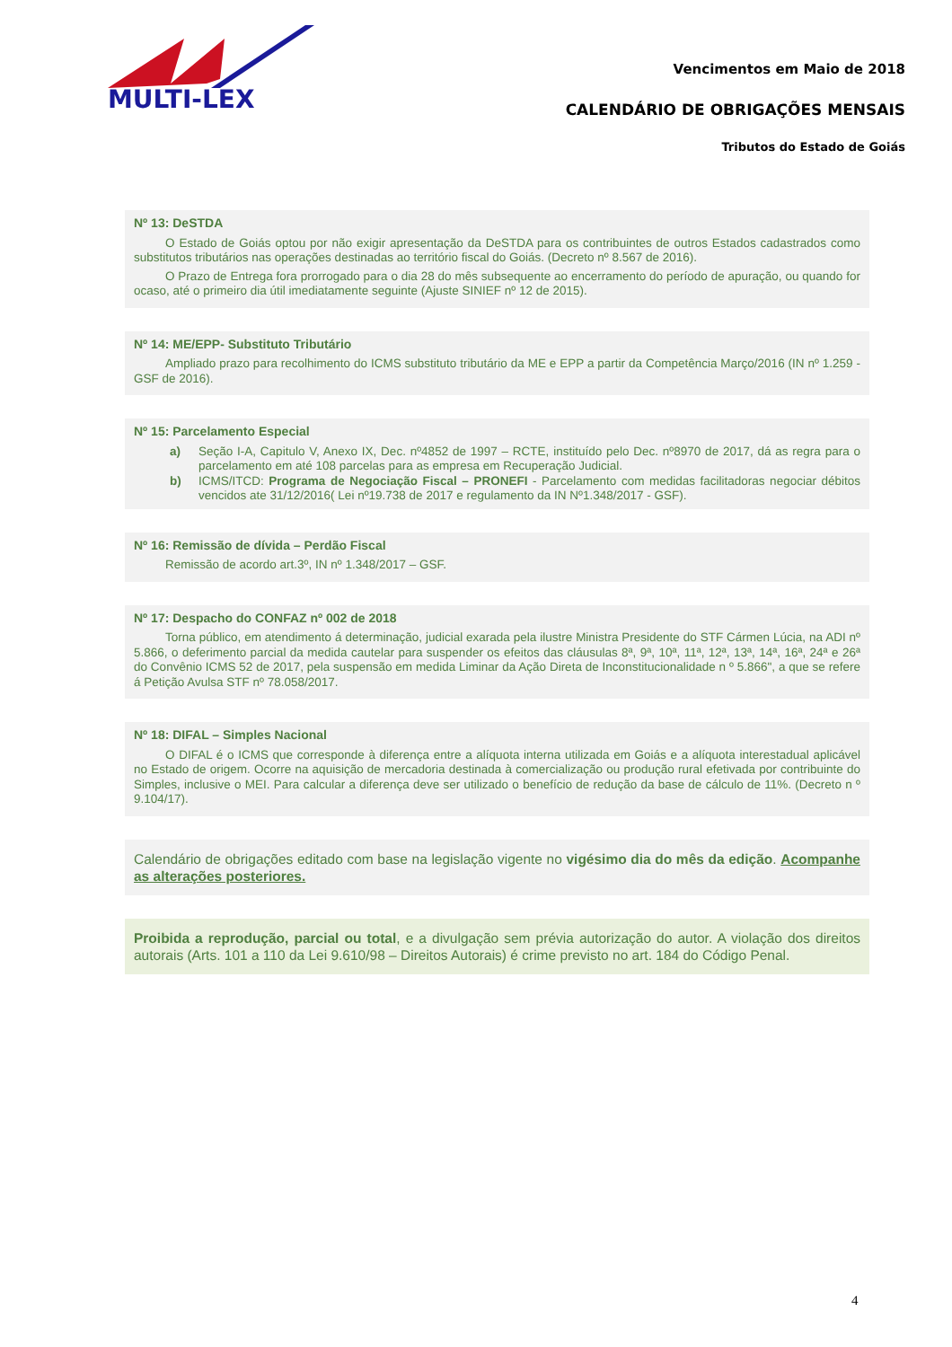MULTI-LEX
Vencimentos em Maio de 2018
CALENDÁRIO DE OBRIGAÇÕES MENSAIS
Tributos do Estado de Goiás
Nº 13: DeSTDA
O Estado de Goiás optou por não exigir apresentação da DeSTDA para os contribuintes de outros Estados cadastrados como substitutos tributários nas operações destinadas ao território fiscal do Goiás. (Decreto nº 8.567 de 2016).
O Prazo de Entrega fora prorrogado para o dia 28 do mês subsequente ao encerramento do período de apuração, ou quando for ocaso, até o primeiro dia útil imediatamente seguinte (Ajuste SINIEF nº 12 de 2015).
Nº 14: ME/EPP- Substituto Tributário
Ampliado prazo para recolhimento do ICMS substituto tributário da ME e EPP a partir da Competência Março/2016 (IN nº 1.259 - GSF de 2016).
Nº 15: Parcelamento Especial
a) Seção I-A, Capitulo V, Anexo IX, Dec. nº4852 de 1997 – RCTE, instituído pelo Dec. nº8970 de 2017, dá as regra para o parcelamento em até 108 parcelas para as empresa em Recuperação Judicial.
b) ICMS/ITCD: Programa de Negociação Fiscal – PRONEFI - Parcelamento com medidas facilitadoras negociar débitos vencidos ate 31/12/2016( Lei nº19.738 de 2017 e regulamento da IN Nº1.348/2017 - GSF).
Nº 16: Remissão de dívida – Perdão Fiscal
Remissão de acordo art.3º, IN nº 1.348/2017 – GSF.
Nº 17: Despacho do CONFAZ nº 002 de 2018
Torna público, em atendimento á determinação, judicial exarada pela ilustre Ministra Presidente do STF Cármen Lúcia, na ADI nº 5.866, o deferimento parcial da medida cautelar para suspender os efeitos das cláusulas 8ª, 9ª, 10ª, 11ª, 12ª, 13ª, 14ª, 16ª, 24ª e 26ª do Convênio ICMS 52 de 2017, pela suspensão em medida Liminar da Ação Direta de Inconstitucionalidade n º 5.866", a que se refere á Petição Avulsa STF nº 78.058/2017.
Nº 18: DIFAL – Simples Nacional
O DIFAL é o ICMS que corresponde à diferença entre a alíquota interna utilizada em Goiás e a alíquota interestadual aplicável no Estado de origem. Ocorre na aquisição de mercadoria destinada à comercialização ou produção rural efetivada por contribuinte do Simples, inclusive o MEI. Para calcular a diferença deve ser utilizado o benefício de redução da base de cálculo de 11%. (Decreto n º 9.104/17).
Calendário de obrigações editado com base na legislação vigente no vigésimo dia do mês da edição. Acompanhe as alterações posteriores.
Proibida a reprodução, parcial ou total, e a divulgação sem prévia autorização do autor. A violação dos direitos autorais (Arts. 101 a 110 da Lei 9.610/98 – Direitos Autorais) é crime previsto no art. 184 do Código Penal.
4